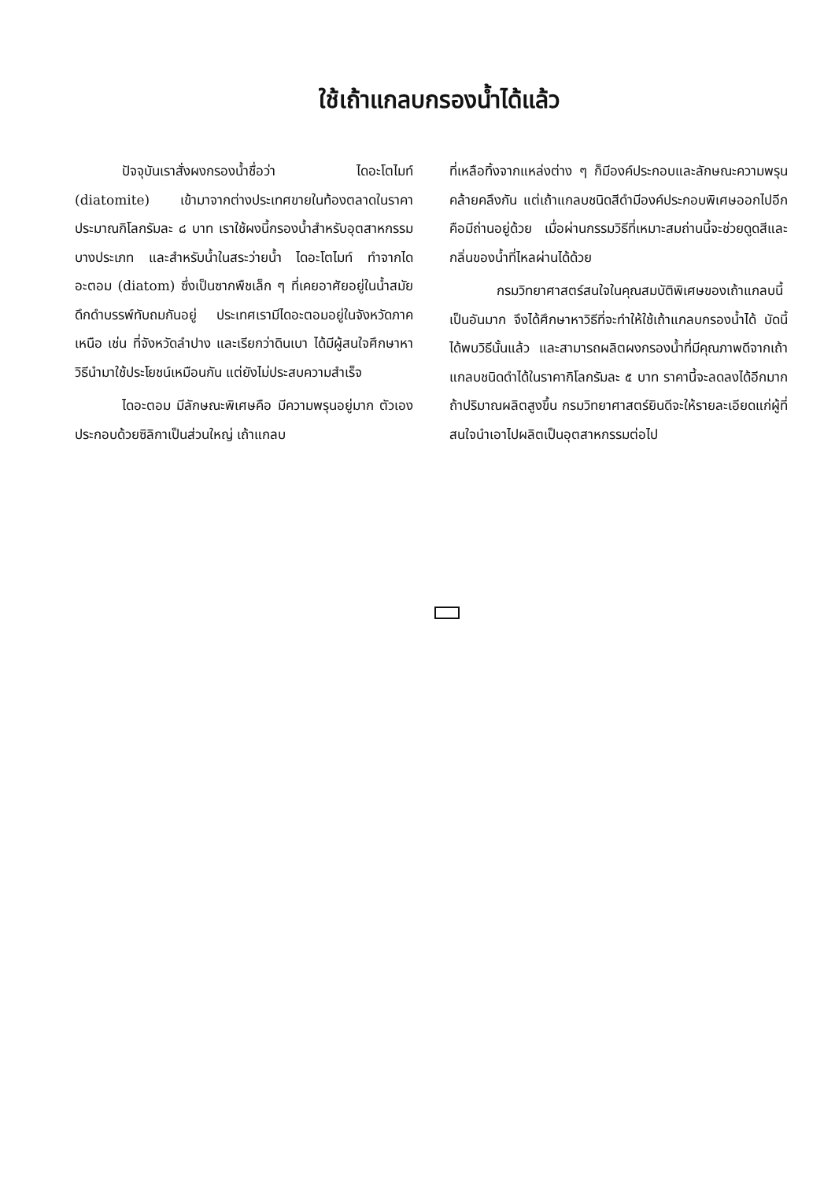ใช้เถ้าแกลบกรองน้ำได้แล้ว
ปัจจุบันเราสั่งผงกรองน้ำชื่อว่า ไดอะโตไมท์ (diatomite) เข้ามาจากต่างประเทศขายในท้องตลาดในราคาประมาณกิโลกรัมละ ๘ บาท เราใช้ผงนี้กรองน้ำสำหรับอุตสาหกรรมบางประเภท และสำหรับน้ำในสระว่ายน้ำ ไดอะโตไมท์ ทำจากไดอะตอม (diatom) ซึ่งเป็นซากพืชเล็ก ๆ ที่เคยอาศัยอยู่ในน้ำสมัยดึกดำบรรพ์ทับถมกันอยู่ ประเทศเรามีไดอะตอมอยู่ในจังหวัดภาคเหนือ เช่น ที่จังหวัดลำปาง และเรียกว่าดินเบา ได้มีผู้สนใจศึกษาหาวิธีนำมาใช้ประโยชน์เหมือนกัน แต่ยังไม่ประสบความสำเร็จ
ไดอะตอม มีลักษณะพิเศษคือ มีความพรุนอยู่มาก ตัวเองประกอบด้วยซิลิกาเป็นส่วนใหญ่ เถ้าแกลบ
ที่เหลือทิ้งจากแหล่งต่าง ๆ ก็มีองค์ประกอบและลักษณะความพรุนคล้ายคลึงกัน แต่เถ้าแกลบชนิดสีดำมีองค์ประกอบพิเศษออกไปอีกคือมีถ่านอยู่ด้วย เมื่อผ่านกรรมวิธีที่เหมาะสมถ่านนี้จะช่วยดูดสีและกลิ่นของน้ำที่ไหลผ่านได้ด้วย
กรมวิทยาศาสตร์สนใจในคุณสมบัติพิเศษของเถ้าแกลบนี้เป็นอันมาก จึงได้ศึกษาหาวิธีที่จะทำให้ใช้เถ้าแกลบกรองน้ำได้ บัดนี้ได้พบวิธีนั้นแล้ว และสามารถผลิตผงกรองน้ำที่มีคุณภาพดีจากเถ้าแกลบชนิดดำได้ในราคากิโลกรัมละ ๕ บาท ราคานี้จะลดลงได้อีกมากถ้าปริมาณผลิตสูงขึ้น กรมวิทยาศาสตร์ยินดีจะให้รายละเอียดแก่ผู้ที่สนใจนำเอาไปผลิตเป็นอุตสาหกรรมต่อไป